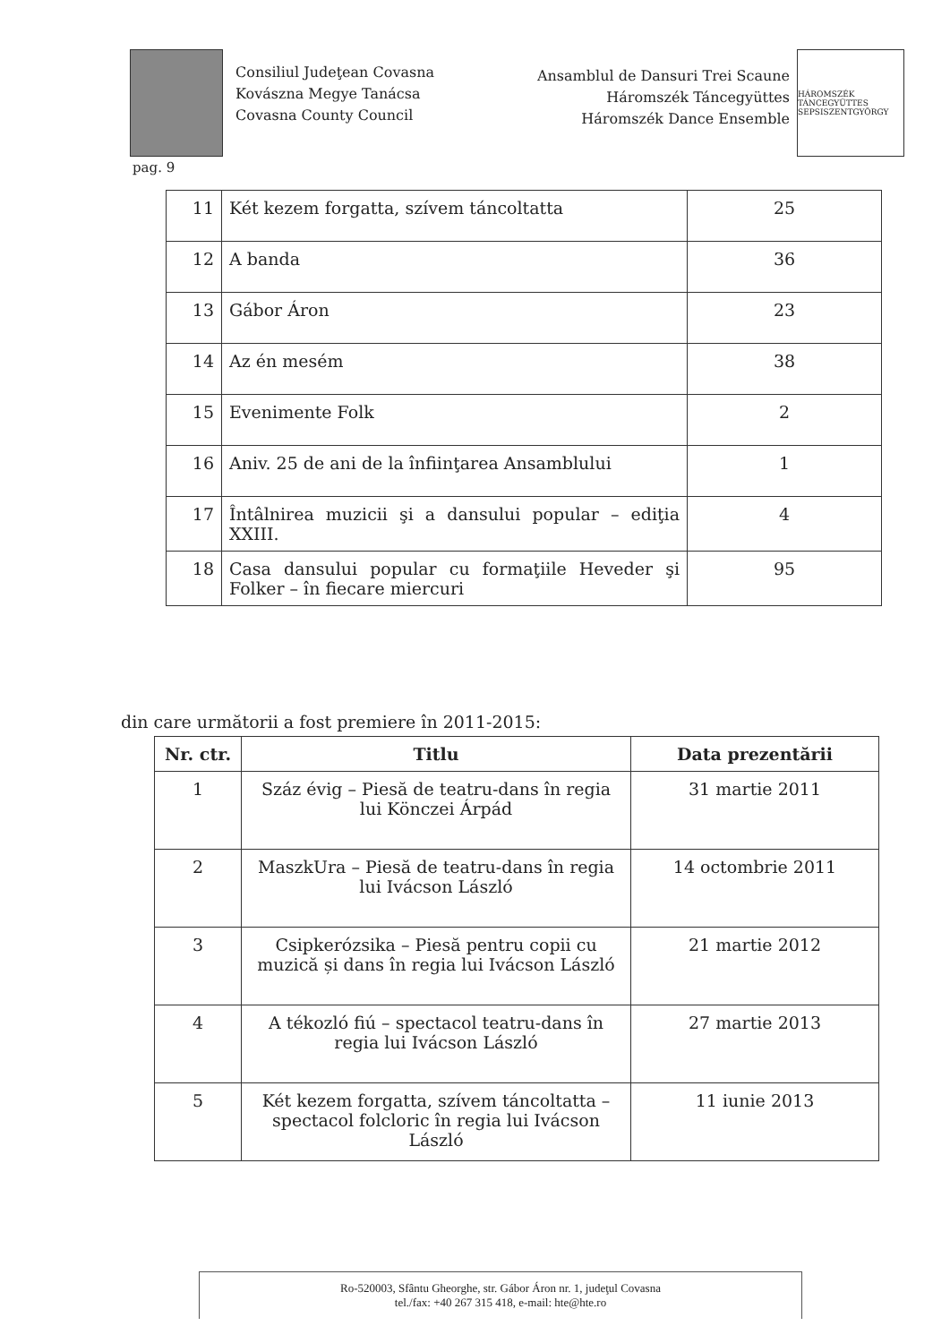Consiliul Judeţean Covasna
Kovászna Megye Tanácsa
Covasna County Council
Ansamblul de Dansuri Trei Scaune
Háromszék Táncegyüttes
Háromszék Dance Ensemble
HÁROMSZÉK TÁNCEGYÜTTES SEPSISZENTGYÖRGY
pag. 9
| 11 | Két kezem forgatta, szívem táncoltatta | 25 |
| 12 | A banda | 36 |
| 13 | Gábor Áron | 23 |
| 14 | Az én mesém | 38 |
| 15 | Evenimente Folk | 2 |
| 16 | Aniv. 25 de ani de la înfiinţarea Ansamblului | 1 |
| 17 | Întâlnirea muzicii şi a dansului popular – ediţia XXIII. | 4 |
| 18 | Casa dansului popular cu formaţiile Heveder şi Folker – în fiecare miercuri | 95 |
din care următorii a fost premiere în 2011-2015:
| Nr. ctr. | Titlu | Data prezentării |
| --- | --- | --- |
| 1 | Száz évig – Piesă de teatru-dans în regia lui Könczei Árpád | 31 martie 2011 |
| 2 | MaszkUra – Piesă de teatru-dans în regia lui Ivácson László | 14 octombrie 2011 |
| 3 | Csipkerózsika – Piesă pentru copii cu muzică și dans în regia lui Ivácson László | 21 martie 2012 |
| 4 | A tékozló fiú – spectacol teatru-dans în regia lui Ivácson László | 27 martie 2013 |
| 5 | Két kezem forgatta, szívem táncoltatta – spectacol folcloric în regia lui Ivácson László | 11 iunie 2013 |
Ro-520003, Sfântu Gheorghe, str. Gábor Áron nr. 1, judeţul Covasna
tel./fax: +40 267 315 418, e-mail: hte@hte.ro